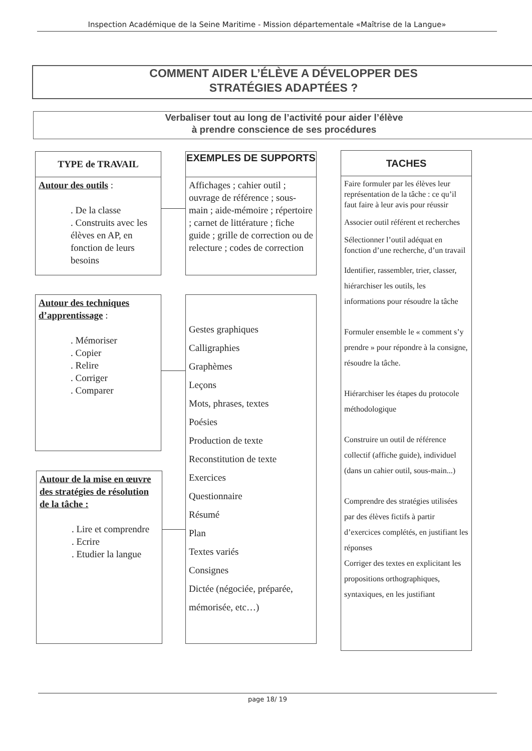Inspection Académique de la Seine Maritime - Mission départementale «Maîtrise de la Langue»
COMMENT AIDER L’ÉLÈVE A DÉVELOPPER DES
STRATÉGIES ADAPTÉES ?
Verbaliser tout au long de l’activité pour aider l’élève
à prendre conscience de ses procédures
TYPE de TRAVAIL
Autour des outils :
. De la classe
. Construits avec les élèves en AP, en fonction de leurs besoins
EXEMPLES DE SUPPORTS
Affichages ; cahier outil ; ouvrage de référence ; sous-main ; aide-mémoire ; répertoire ; carnet de littérature ; fiche guide ; grille de correction ou de relecture ; codes de correction
TACHES
Faire formuler par les élèves leur représentation de la tâche : ce qu’il faut faire à leur avis pour réussir
Associer outil référent et recherches
Sélectionner l’outil adéquat en fonction d’une recherche, d’un travail
Identifier, rassembler, trier, classer, hiérarchiser les outils, les informations pour résoudre la tâche
Formuler ensemble le « comment s’y prendre » pour répondre à la consigne, résoudre la tâche.
Hiérarchiser les étapes du protocole méthodologique
Construire un outil de référence collectif (affiche guide), individuel (dans un cahier outil, sous-main...)
Comprendre des stratégies utilisées par des élèves fictifs à partir d’exercices complétés, en justifiant les réponses
Corriger des textes en explicitant les propositions orthographiques, syntaxiques, en les justifiant
Autour des techniques d’apprentissage :
. Mémoriser
. Copier
. Relire
. Corriger
. Comparer
Gestes graphiques
Calligraphies
Graphèmes
Leçons
Mots, phrases, textes
Poésies
Production de texte
Reconstitution de texte
Exercices
Questionnaire
Résumé
Plan
Textes variés
Consignes
Dictée (négociée, préparée, mémorisée, etc…)
Autour de la mise en œuvre des stratégies de résolution de la tâche :
. Lire et comprendre
. Ecrire
. Etudier la langue
page 18/ 19